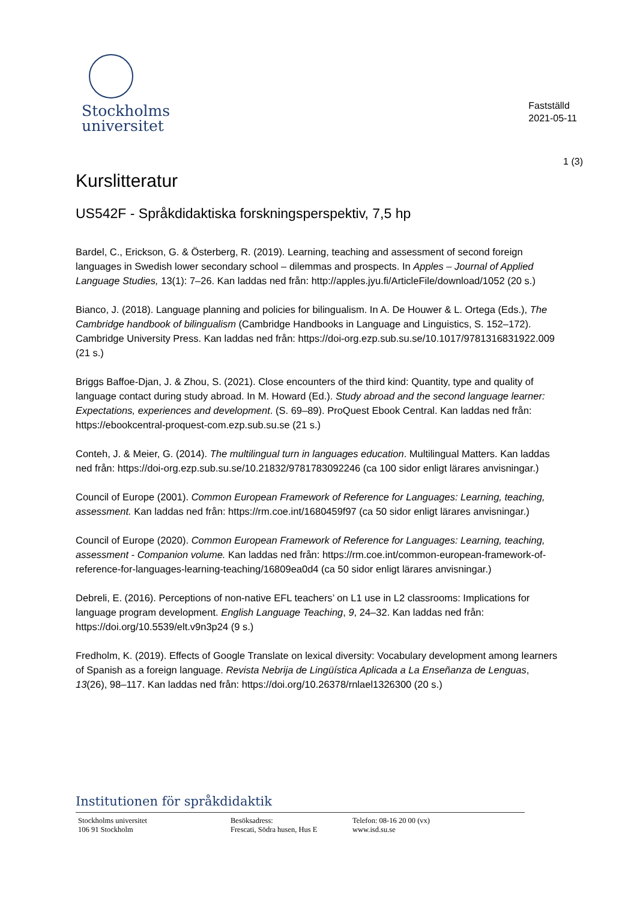Stockholms
universitet
Fastställd
2021-05-11
1 (3)
Kurslitteratur
US542F - Språkdidaktiska forskningsperspektiv, 7,5 hp
Bardel, C., Erickson, G. & Österberg, R. (2019). Learning, teaching and assessment of second foreign languages in Swedish lower secondary school – dilemmas and prospects. In Apples – Journal of Applied Language Studies, 13(1): 7–26. Kan laddas ned från: http://apples.jyu.fi/ArticleFile/download/1052 (20 s.)
Bianco, J. (2018). Language planning and policies for bilingualism. In A. De Houwer & L. Ortega (Eds.), The Cambridge handbook of bilingualism (Cambridge Handbooks in Language and Linguistics, S. 152–172). Cambridge University Press. Kan laddas ned från: https://doi-org.ezp.sub.su.se/10.1017/9781316831922.009 (21 s.)
Briggs Baffoe-Djan, J. & Zhou, S. (2021). Close encounters of the third kind: Quantity, type and quality of language contact during study abroad. In M. Howard (Ed.). Study abroad and the second language learner: Expectations, experiences and development. (S. 69–89). ProQuest Ebook Central. Kan laddas ned från: https://ebookcentral-proquest-com.ezp.sub.su.se (21 s.)
Conteh, J. & Meier, G. (2014). The multilingual turn in languages education. Multilingual Matters. Kan laddas ned från: https://doi-org.ezp.sub.su.se/10.21832/9781783092246 (ca 100 sidor enligt lärares anvisningar.)
Council of Europe (2001). Common European Framework of Reference for Languages: Learning, teaching, assessment. Kan laddas ned från: https://rm.coe.int/1680459f97 (ca 50 sidor enligt lärares anvisningar.)
Council of Europe (2020). Common European Framework of Reference for Languages: Learning, teaching, assessment - Companion volume. Kan laddas ned från: https://rm.coe.int/common-european-framework-of-reference-for-languages-learning-teaching/16809ea0d4 (ca 50 sidor enligt lärares anvisningar.)
Debreli, E. (2016). Perceptions of non-native EFL teachers’ on L1 use in L2 classrooms: Implications for language program development. English Language Teaching, 9, 24–32. Kan laddas ned från: https://doi.org/10.5539/elt.v9n3p24 (9 s.)
Fredholm, K. (2019). Effects of Google Translate on lexical diversity: Vocabulary development among learners of Spanish as a foreign language. Revista Nebrija de Lingüística Aplicada a La Enseñanza de Lenguas, 13(26), 98–117. Kan laddas ned från: https://doi.org/10.26378/rnlael1326300 (20 s.)
Institutionen för språkdidaktik
Stockholms universitet
106 91 Stockholm
Besöksadress:
Frescati, Södra husen, Hus E
Telefon: 08-16 20 00 (vx)
www.isd.su.se